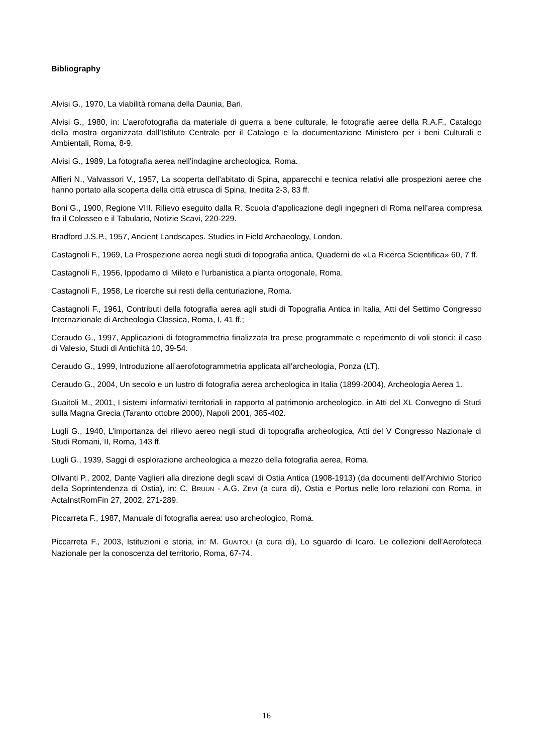Bibliography
Alvisi G., 1970, La viabilità romana della Daunia, Bari.
Alvisi G., 1980, in: L’aerofotografia da materiale di guerra a bene culturale, le fotografie aeree della R.A.F., Catalogo della mostra organizzata dall’Istituto Centrale per il Catalogo e la documentazione Ministero per i beni Culturali e Ambientali, Roma, 8-9.
Alvisi G., 1989, La fotografia aerea nell’indagine archeologica, Roma.
Alfieri N., Valvassori V., 1957, La scoperta dell’abitato di Spina, apparecchi e tecnica relativi alle prospezioni aeree che hanno portato alla scoperta della città etrusca di Spina, Inedita 2-3, 83 ff.
Boni G., 1900, Regione VIII. Rilievo eseguito dalla R. Scuola d’applicazione degli ingegneri di Roma nell’area compresa fra il Colosseo e il Tabulario, Notizie Scavi, 220-229.
Bradford J.S.P., 1957, Ancient Landscapes. Studies in Field Archaeology, London.
Castagnoli F., 1969, La Prospezione aerea negli studi di topografia antica, Quaderni de «La Ricerca Scientifica» 60, 7 ff.
Castagnoli F., 1956, Ippodamo di Mileto e l’urbanistica a pianta ortogonale, Roma.
Castagnoli F., 1958, Le ricerche sui resti della centuriazione, Roma.
Castagnoli F., 1961, Contributi della fotografia aerea agli studi di Topografia Antica in Italia, Atti del Settimo Congresso Internazionale di Archeologia Classica, Roma, I, 41 ff.;
Ceraudo G., 1997, Applicazioni di fotogrammetria finalizzata tra prese programmate e reperimento di voli storici: il caso di Valesio, Studi di Antichità 10, 39-54.
Ceraudo G., 1999, Introduzione all’aerofotogrammetria applicata all’archeologia, Ponza (LT).
Ceraudo G., 2004, Un secolo e un lustro di fotografia aerea archeologica in Italia (1899-2004), Archeologia Aerea 1.
Guaitoli M., 2001, I sistemi informativi territoriali in rapporto al patrimonio archeologico, in Atti del XL Convegno di Studi sulla Magna Grecia (Taranto ottobre 2000), Napoli 2001, 385-402.
Lugli G., 1940, L’importanza del rilievo aereo negli studi di topografia archeologica, Atti del V Congresso Nazionale di Studi Romani, II, Roma, 143 ff.
Lugli G., 1939, Saggi di esplorazione archeologica a mezzo della fotografia aerea, Roma.
Olivanti P., 2002, Dante Vaglieri alla direzione degli scavi di Ostia Antica (1908-1913) (da documenti dell’Archivio Storico della Soprintendenza di Ostia), in: C. BRUUN - A.G. ZEVI (a cura di), Ostia e Portus nelle loro relazioni con Roma, in ActaInstRomFin 27, 2002, 271-289.
Piccarreta F., 1987, Manuale di fotografia aerea: uso archeologico, Roma.
Piccarreta F., 2003, Istituzioni e storia, in: M. GUAITOLI (a cura di), Lo sguardo di Icaro. Le collezioni dell’Aerofoteca Nazionale per la conoscenza del territorio, Roma, 67-74.
16